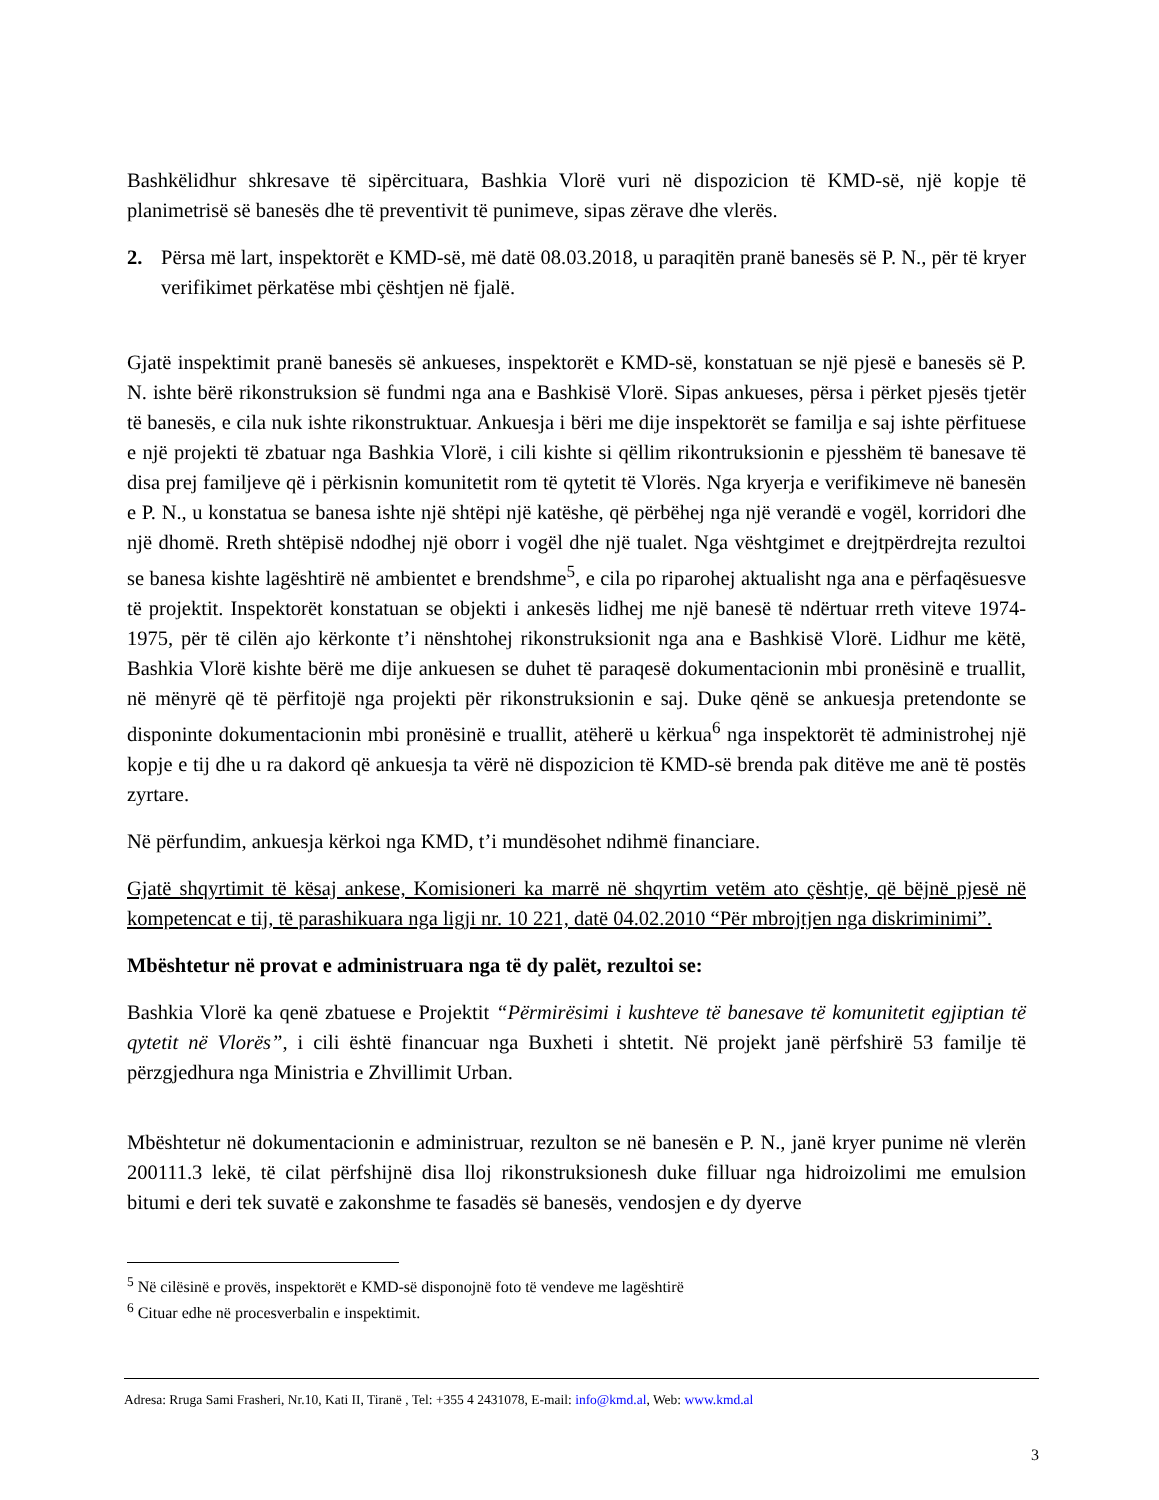Bashkëlidhur shkresave të sipërcituara, Bashkia Vlorë vuri në dispozicion të KMD-së, një kopje të planimetrisë së banesës dhe të preventivit të punimeve, sipas zërave dhe vlerës.
2. Përsa më lart, inspektorët e KMD-së, më datë 08.03.2018, u paraqitën pranë banesës së P. N., për të kryer verifikimet përkatëse mbi çështjen në fjalë.
Gjatë inspektimit pranë banesës së ankueses, inspektorët e KMD-së, konstatuan se një pjesë e banesës së P. N. ishte bërë rikonstruksion së fundmi nga ana e Bashkisë Vlorë. Sipas ankueses, përsa i përket pjesës tjetër të banesës, e cila nuk ishte rikonstruktuar. Ankuesja i bëri me dije inspektorët se familja e saj ishte përfituese e një projekti të zbatuar nga Bashkia Vlorë, i cili kishte si qëllim rikontruksionin e pjesshëm të banesave të disa prej familjeve që i përkisnin komunitetit rom të qytetit të Vlorës. Nga kryerja e verifikimeve në banesën e P. N., u konstatua se banesa ishte një shtëpi një katëshe, që përbëhej nga një verandë e vogël, korridori dhe një dhomë. Rreth shtëpisë ndodhej një oborr i vogël dhe një tualet. Nga vështgimet e drejtpërdrejta rezultoi se banesa kishte lagështirë në ambientet e brendshme<sup>5</sup>, e cila po riparohej aktualisht nga ana e përfaqësuesve të projektit. Inspektorët konstatuan se objekti i ankesës lidhej me një banesë të ndërtuar rreth viteve 1974-1975, për të cilën ajo kërkonte t’i nënshtohej rikonstruksionit nga ana e Bashkisë Vlorë. Lidhur me këtë, Bashkia Vlorë kishte bërë me dije ankuesen se duhet të paraqesë dokumentacionin mbi pronësinë e truallit, në mënyrë që të përfitojë nga projekti për rikonstruksionin e saj. Duke qënë se ankuesja pretendonte se disponinte dokumentacionin mbi pronësinë e truallit, atëherë u kërkua<sup>6</sup> nga inspektorët të administrohej një kopje e tij dhe u ra dakord që ankuesja ta vërë në dispozicion të KMD-së brenda pak ditëve me anë të postës zyrtare.
Në përfundim, ankuesja kërkoi nga KMD, t’i mundësohet ndihmë financiare.
Gjatë shqyrtimit të kësaj ankese, Komisioneri ka marrë në shqyrtim vetëm ato çështje, që bëjnë pjesë në kompetencat e tij, të parashikuara nga ligji nr. 10 221, datë 04.02.2010 “Për mbrojtjen nga diskriminimi”.
Mbështetur në provat e administruara nga të dy palët, rezultoi se:
Bashkia Vlorë ka qenë zbatuese e Projektit “Përmirësimi i kushteve të banesave të komunitetit egjiptian të qytetit në Vlorës”, i cili është financuar nga Buxheti i shtetit. Në projekt janë përfshirë 53 familje të përzgjedhura nga Ministria e Zhvillimit Urban.
Mbështetur në dokumentacionin e administruar, rezulton se në banesën e P. N., janë kryer punime në vlerën 200111.3 lekë, të cilat përfshijnë disa lloj rikonstruksionesh duke filluar nga hidroizolimi me emulsion bitumi e deri tek suvatë e zakonshme te fasadës së banesës, vendosjen e dy dyerve
<sup>5</sup> Në cilësinë e provës, inspektorët e KMD-së disponojnë foto të vendeve me lagështirë
<sup>6</sup> Cituar edhe në procesverbalin e inspektimit.
Adresa: Rruga Sami Frasheri, Nr.10, Kati II, Tiranë , Tel: +355 4 2431078, E-mail: info@kmd.al, Web: www.kmd.al
3